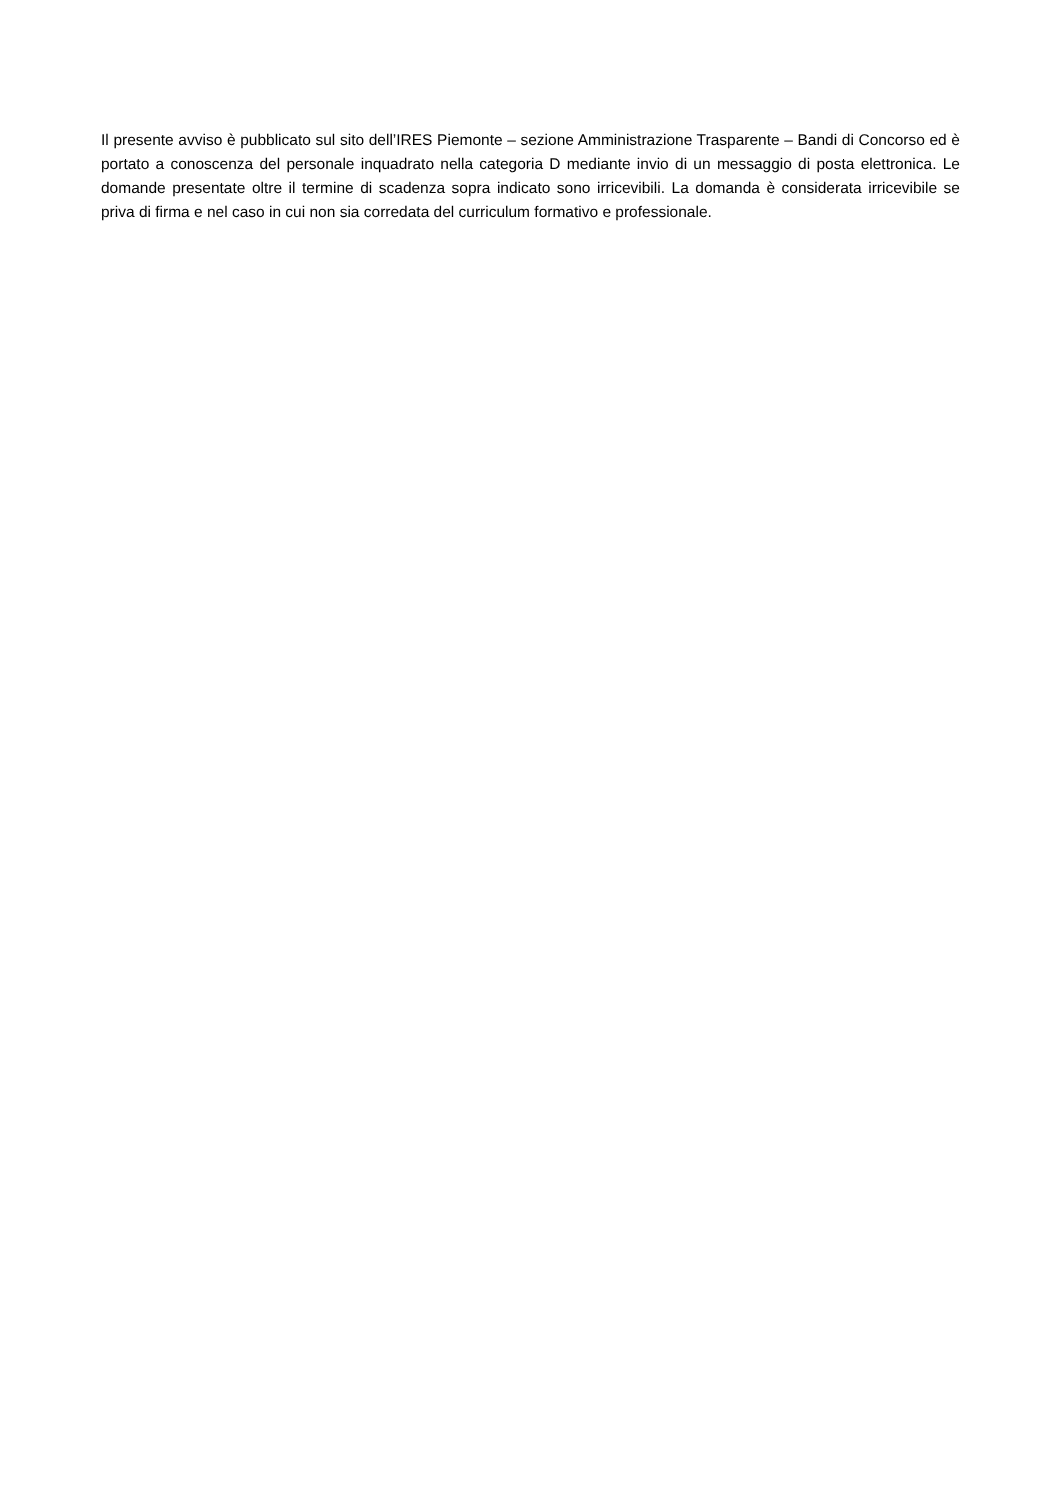Il presente avviso è pubblicato sul sito dell’IRES Piemonte – sezione Amministrazione Trasparente – Bandi di Concorso ed è portato a conoscenza del personale inquadrato nella categoria D mediante invio di un messaggio di posta elettronica. Le domande presentate oltre il termine di scadenza sopra indicato sono irricevibili. La domanda è considerata irricevibile se priva di firma e nel caso in cui non sia corredata del curriculum formativo e professionale.